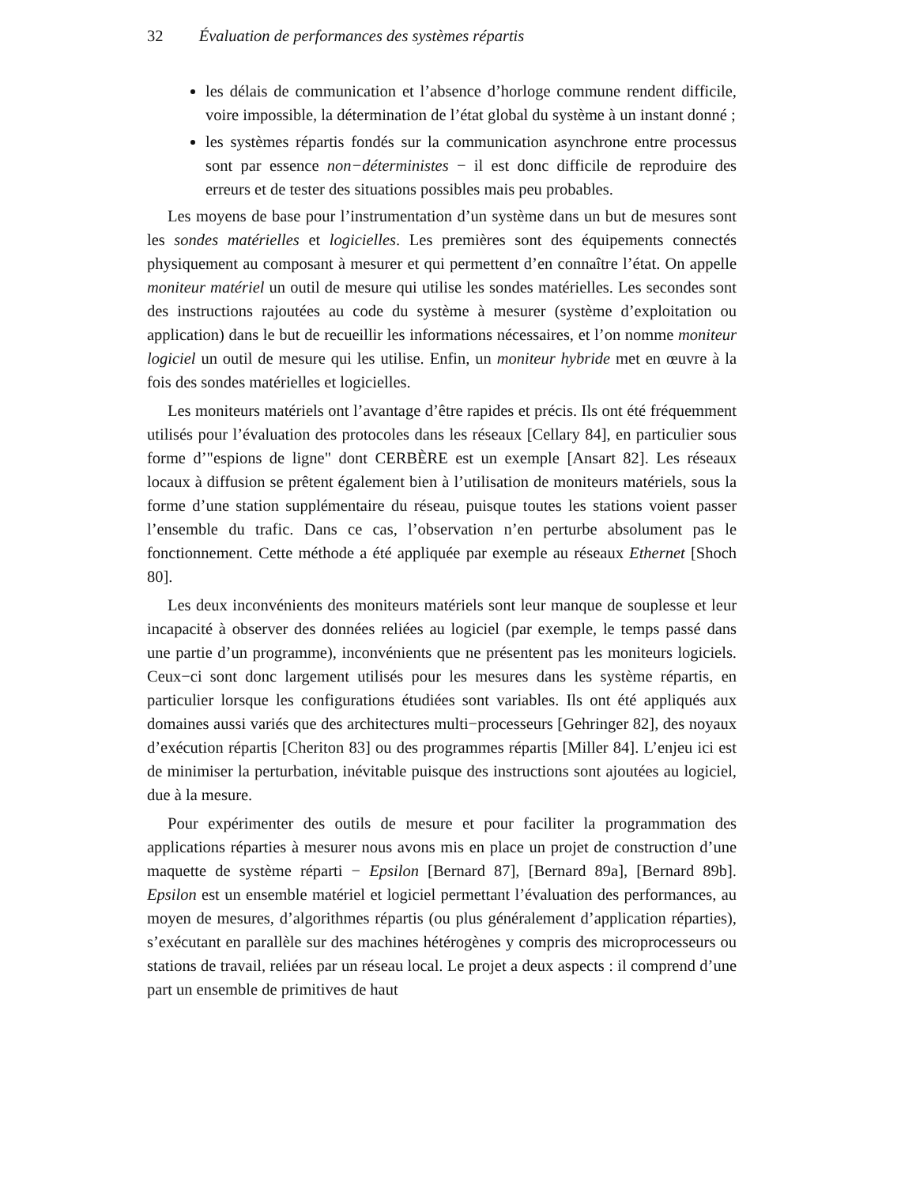32 Évaluation de performances des systèmes répartis
les délais de communication et l’absence d’horloge commune rendent difficile, voire impossible, la détermination de l’état global du système à un instant donné ;
les systèmes répartis fondés sur la communication asynchrone entre processus sont par essence non−déterministes − il est donc difficile de reproduire des erreurs et de tester des situations possibles mais peu probables.
Les moyens de base pour l’instrumentation d’un système dans un but de mesures sont les sondes matérielles et logicielles. Les premières sont des équipements connectés physiquement au composant à mesurer et qui permettent d’en connaître l’état. On appelle moniteur matériel un outil de mesure qui utilise les sondes matérielles. Les secondes sont des instructions rajoutées au code du système à mesurer (système d’exploitation ou application) dans le but de recueillir les informations nécessaires, et l’on nomme moniteur logiciel un outil de mesure qui les utilise. Enfin, un moniteur hybride met en œuvre à la fois des sondes matérielles et logicielles.
Les moniteurs matériels ont l’avantage d’être rapides et précis. Ils ont été fréquemment utilisés pour l’évaluation des protocoles dans les réseaux [Cellary 84], en particulier sous forme d’"espions de ligne" dont CERBÈRE est un exemple [Ansart 82]. Les réseaux locaux à diffusion se prêtent également bien à l’utilisation de moniteurs matériels, sous la forme d’une station supplémentaire du réseau, puisque toutes les stations voient passer l’ensemble du trafic. Dans ce cas, l’observation n’en perturbe absolument pas le fonctionnement. Cette méthode a été appliquée par exemple au réseaux Ethernet [Shoch 80].
Les deux inconvénients des moniteurs matériels sont leur manque de souplesse et leur incapacité à observer des données reliées au logiciel (par exemple, le temps passé dans une partie d’un programme), inconvénients que ne présentent pas les moniteurs logiciels. Ceux−ci sont donc largement utilisés pour les mesures dans les système répartis, en particulier lorsque les configurations étudiées sont variables. Ils ont été appliqués aux domaines aussi variés que des architectures multi−processeurs [Gehringer 82], des noyaux d’exécution répartis [Cheriton 83] ou des programmes répartis [Miller 84]. L’enjeu ici est de minimiser la perturbation, inévitable puisque des instructions sont ajoutées au logiciel, due à la mesure.
Pour expérimenter des outils de mesure et pour faciliter la programmation des applications réparties à mesurer nous avons mis en place un projet de construction d’une maquette de système réparti − Epsilon [Bernard 87], [Bernard 89a], [Bernard 89b]. Epsilon est un ensemble matériel et logiciel permettant l’évaluation des performances, au moyen de mesures, d’algorithmes répartis (ou plus généralement d’application réparties), s’exécutant en parallèle sur des machines hétérogènes y compris des microprocesseurs ou stations de travail, reliées par un réseau local. Le projet a deux aspects : il comprend d’une part un ensemble de primitives de haut